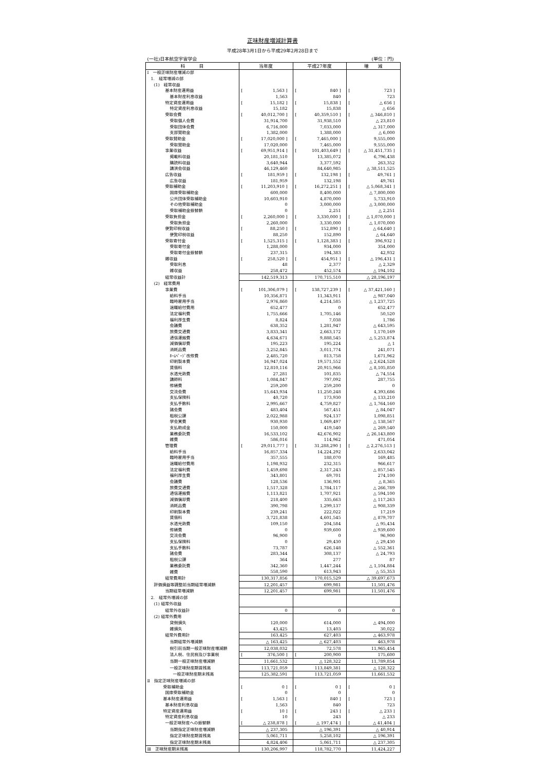正味財産増減計算書
平成28年3月1日から平成29年2月28日まで
(一社)日本航空宇宙学会 (単位：円)
| 科 目 | 当年度 | 平成27年度 | 増 減 |
| --- | --- | --- | --- |
| Ⅰ 一般正味財産増減の部 | | | |
| 1. 経常増減の部 | | | |
| (1) 経常収益 | | | |
| 基本財産運用益 | [ 1,563 ] | [ 840 ] | [ 723 ] |
| 基本財産利息収益 | 1,563 | 840 | 723 |
| 特定資産運用益 | [ 15,182 ] | [ 15,838 ] | [ △ 656 ] |
| 特定資産利息収益 | 15,182 | 15,838 | △ 656 |
| 受取会費 | [ 40,012,700 ] | [ 40,359,510 ] | [ △ 346,810 ] |
| 受取個人会費 | 31,914,700 | 31,938,510 | △ 23,810 |
| 受取団体会費 | 6,716,000 | 7,033,000 | △ 317,000 |
| 支部賛助金 | 1,382,000 | 1,388,000 | △ 6,000 |
| 受取賛助金 | [ 17,020,000 ] | [ 7,465,000 ] | 9,555,000 |
| 受取賛助金 | 17,020,000 | 7,465,000 | 9,555,000 |
| 事業収益 | [ 69,951,914 ] | [ 101,403,649 ] | [ △ 31,451,735 ] |
| 掲載料収益 | 20,181,510 | 13,385,072 | 6,796,438 |
| 購読料収益 | 3,640,944 | 3,377,592 | 263,352 |
| 講演会収益 | 46,129,460 | 84,640,985 | △ 38,511,525 |
| 広告収益 | [ 181,959 ] | [ 132,198 ] | [ 49,761 ] |
| 広告収益 | 181,959 | 132,198 | 49,761 |
| 受取補助金 | [ 11,203,910 ] | [ 16,272,251 ] | [ △ 5,068,341 ] |
| 国庫受取補助金 | 600,000 | 8,400,000 | △ 7,800,000 |
| 公共団体受取補助金 | 10,603,910 | 4,870,000 | 5,733,910 |
| その他受取補助金 | 0 | 3,000,000 | △ 3,000,000 |
| 受取補助金振替額 | 0 | 2,251 | △ 2,251 |
| 受取負担金 | [ 2,260,000 ] | [ 3,330,000 ] | [ △ 1,070,000 ] |
| 受取負担金 | 2,260,000 | 3,330,000 | △ 1,070,000 |
| 便覧印税収益 | [ 88,250 ] | [ 152,890 ] | [ △ 64,640 ] |
| 便覧印税収益 | 88,250 | 152,890 | △ 64,640 |
| 受取寄付金 | [ 1,525,315 ] | [ 1,128,383 ] | [ 396,932 ] |
| 受取寄付金 | 1,288,000 | 934,000 | 354,000 |
| 受取寄付金振替額 | 237,315 | 194,383 | 42,932 |
| 雑収益 | [ 258,520 ] | [ 454,951 ] | [ △ 196,431 ] |
| 受取利息 | 48 | 2,377 | △ 2,329 |
| 雑収益 | 258,472 | 452,574 | △ 194,102 |
| 経常収益計 | 142,519,313 | 170,715,510 | △ 28,196,197 |
| (2) 経常費用 | | | |
| 事業費 | [ 101,306,079 ] | [ 138,727,239 ] | [ △ 37,421,160 ] |
| 給料手当 | 10,356,871 | 11,343,911 | △ 987,040 |
| 臨時雇用手当 | 2,976,860 | 4,214,585 | △ 1,237,725 |
| 退職給付費用 | 652,477 | 0 | 652,477 |
| 法定福利費 | 1,755,666 | 1,705,146 | 50,520 |
| 福利厚生費 | 8,824 | 7,038 | 1,786 |
| 会議費 | 638,352 | 1,281,947 | △ 643,595 |
| 旅費交通費 | 3,833,341 | 2,663,172 | 1,170,169 |
| 通信運搬費 | 4,634,671 | 9,888,545 | △ 5,253,874 |
| 減価償却費 | 195,223 | 195,224 | △ 1 |
| 消耗品費 | 3,252,845 | 3,011,774 | 241,071 |
| ﾎｰﾑﾍﾟｰｼﾞ改修費 | 2,485,720 | 813,758 | 1,671,962 |
| 印刷製本費 | 16,947,024 | 19,571,552 | △ 2,624,528 |
| 賃借料 | 12,810,116 | 20,915,966 | △ 8,105,850 |
| 水道光熱費 | 27,281 | 101,835 | △ 74,554 |
| 講師料 | 1,084,847 | 797,092 | 287,755 |
| 修繕費 | 259,200 | 259,200 | 0 |
| 交流会費 | 15,643,934 | 11,250,248 | 4,393,686 |
| 支払保険料 | 40,720 | 173,930 | △ 133,210 |
| 支払手数料 | 2,995,667 | 4,759,827 | △ 1,764,160 |
| 諸会費 | 483,404 | 567,451 | △ 84,047 |
| 租税公課 | 2,022,988 | 924,137 | 1,098,851 |
| 学会賞費 | 930,930 | 1,069,497 | △ 138,567 |
| 支払助成金 | 150,000 | 419,540 | △ 269,540 |
| 業務委託費 | 16,533,102 | 42,676,902 | △ 26,143,800 |
| 雑費 | 586,016 | 114,962 | 471,054 |
| 管理費 | [ 29,011,777 ] | [ 31,288,290 ] | [ △ 2,276,513 ] |
| 給料手当 | 16,857,334 | 14,224,292 | 2,633,042 |
| 臨時雇用手当 | 357,555 | 188,070 | 169,485 |
| 退職給付費用 | 1,198,932 | 232,315 | 966,617 |
| 法定福利費 | 1,459,698 | 2,317,243 | △ 857,545 |
| 福利厚生費 | 343,801 | 69,701 | 274,100 |
| 会議費 | 128,536 | 136,901 | △ 8,365 |
| 旅費交通費 | 1,517,328 | 1,784,117 | △ 266,789 |
| 通信運搬費 | 1,113,821 | 1,707,921 | △ 594,100 |
| 減価償却費 | 218,400 | 335,663 | △ 117,263 |
| 消耗品費 | 390,798 | 1,299,137 | △ 908,339 |
| 印刷製本費 | 239,241 | 222,022 | 17,219 |
| 賃借料 | 3,721,838 | 4,601,545 | △ 879,707 |
| 水道光熱費 | 109,150 | 204,584 | △ 95,434 |
| 修繕費 | 0 | 939,600 | △ 939,600 |
| 交流会費 | 96,900 | 0 | 96,900 |
| 支払保険料 | 0 | 29,430 | △ 29,430 |
| 支払手数料 | 73,787 | 626,148 | △ 552,361 |
| 諸会費 | 283,344 | 308,137 | △ 24,793 |
| 租税公課 | 364 | 277 | 87 |
| 業務委託費 | 342,360 | 1,447,244 | △ 1,104,884 |
| 雑費 | 558,590 | 613,943 | △ 55,353 |
| 経常費用計 | 130,317,856 | 170,015,529 | △ 39,697,673 |
| 評価損益等調整前当期経常増減額 | 12,201,457 | 699,981 | 11,501,476 |
| 当期経常増減額 | 12,201,457 | 699,981 | 11,501,476 |
| 2. 経常外増減の部 | | | |
| (1) 経常外収益 | | | |
| 経常外収益計 | 0 | 0 | 0 |
| (2) 経常外費用 | | | |
| 貸倒損失 | 120,000 | 614,000 | △ 494,000 |
| 雑損失 | 43,425 | 13,403 | 30,022 |
| 経常外費用計 | 163,425 | 627,403 | △ 463,978 |
| 当期経常外増減額 | △ 163,425 | △ 627,403 | 463,978 |
| 税引前当期一般正味財産増減額 | 12,038,032 | 72,578 | 11,965,454 |
| 法人税、住民税及び事業税 | [ 376,500 ] | [ 200,900 | 175,600 |
| 当期一般正味財産増減額 | 11,661,532 | △ 128,322 | 11,789,854 |
| 一般正味財産期首残高 | 113,721,059 | 113,849,381 | △ 128,322 |
| 一般正味財産期末残高 | 125,382,591 | 113,721,059 | 11,661,532 |
| Ⅱ 指定正味財産増減の部 | | | |
| 受取補助金 | [ 0 ] | [ 0 ] | [ 0 ] |
| 国庫受取補助金 | 0 | 0 | 0 |
| 基本財産運用益 | [ 1,563 ] | [ 840 ] | [ 723 ] |
| 基本財産利息収益 | 1,563 | 840 | 723 |
| 特定資産運用益 | [ 10 ] | [ 243 ] | [ △ 233 ] |
| 特定資産利息収益 | 10 | 243 | △ 233 |
| 一般正味財産への振替額 | [ △ 238,878 ] | [ △ 197,474 ] | [ △ 41,404 ] |
| 当期指定正味財産増減額 | △ 237,305 | △ 196,391 | △ 40,914 |
| 指定正味財産期首残高 | 5,061,711 | 5,258,102 | △ 196,391 |
| 指定正味財産期末残高 | 4,824,406 | 5,061,711 | △ 237,305 |
| Ⅲ 正味財産期末残高 | 130,206,997 | 118,782,770 | 11,424,227 |